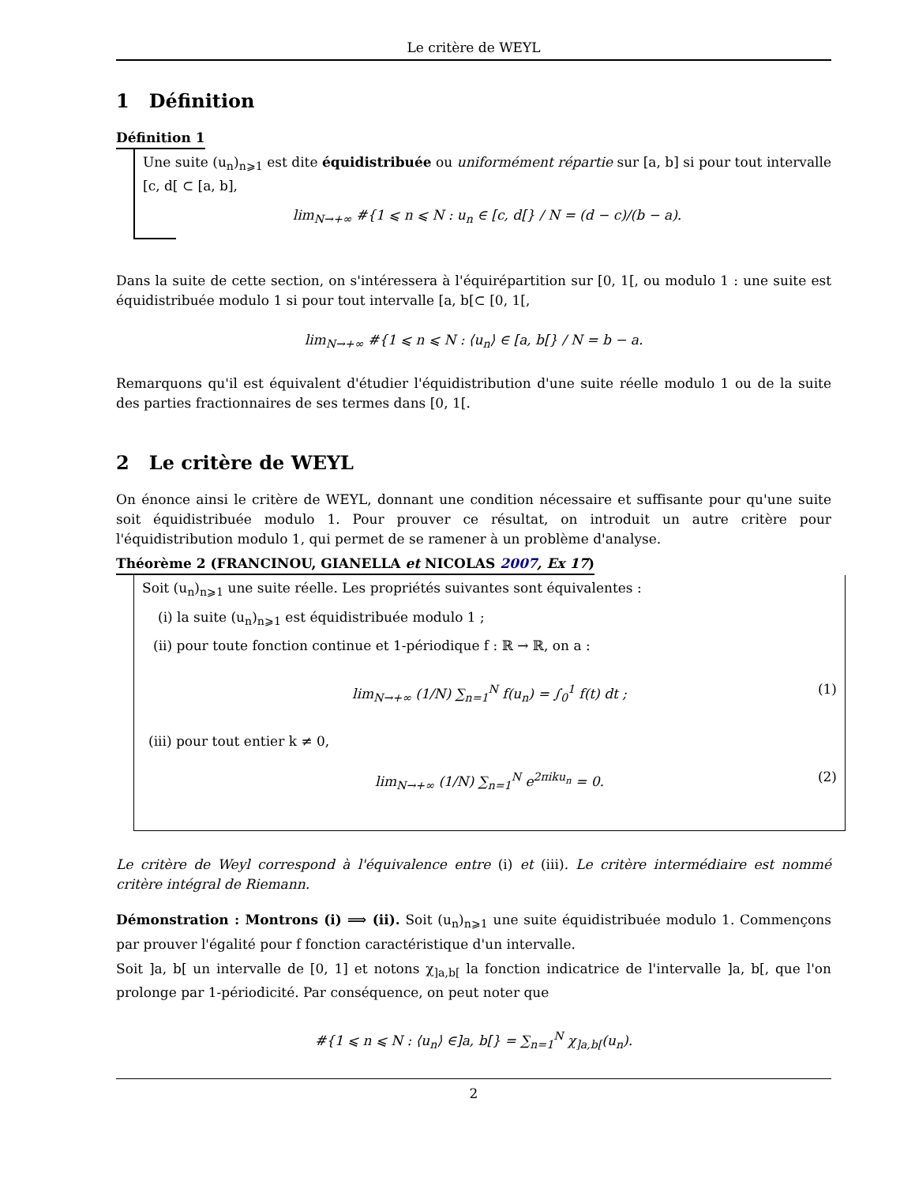Le critère de WEYL
1 Définition
Définition 1
Une suite (u<sub>n</sub>)<sub>n⩾1</sub> est dite équidistribuée ou uniformément répartie sur [a, b] si pour tout intervalle [c, d[ ⊂ [a, b],
lim<sub>N→+∞</sub> #{1 ⩽ n ⩽ N : u<sub>n</sub> ∈ [c, d[} / N = (d − c)/(b − a).
Dans la suite de cette section, on s'intéressera à l'équirépartition sur [0, 1[, ou modulo 1 : une suite est équidistribuée modulo 1 si pour tout intervalle [a, b[⊂ [0, 1[,
lim<sub>N→+∞</sub> #{1 ⩽ n ⩽ N : ⟨u<sub>n</sub>⟩ ∈ [a, b[} / N = b − a.
Remarquons qu'il est équivalent d'étudier l'équidistribution d'une suite réelle modulo 1 ou de la suite des parties fractionnaires de ses termes dans [0, 1[.
2 Le critère de WEYL
On énonce ainsi le critère de WEYL, donnant une condition nécessaire et suffisante pour qu'une suite soit équidistribuée modulo 1. Pour prouver ce résultat, on introduit un autre critère pour l'équidistribution modulo 1, qui permet de se ramener à un problème d'analyse.
Théorème 2 (FRANCINOU, GIANELLA et NICOLAS 2007, Ex 17)
Soit (u<sub>n</sub>)<sub>n⩾1</sub> une suite réelle. Les propriétés suivantes sont équivalentes :
(i) la suite (u<sub>n</sub>)<sub>n⩾1</sub> est équidistribuée modulo 1 ;
(ii) pour toute fonction continue et 1-périodique f : ℝ → ℝ, on a :
lim<sub>N→+∞</sub> (1/N) ∑<sub>n=1</sub><sup>N</sup> f(u<sub>n</sub>) = ∫<sub>0</sub><sup>1</sup> f(t) dt ; (1)
(iii) pour tout entier k ≠ 0,
lim<sub>N→+∞</sub> (1/N) ∑<sub>n=1</sub><sup>N</sup> e<sup>2πiku<sub>n</sub></sup> = 0. (2)
Le critère de Weyl correspond à l'équivalence entre (i) et (iii). Le critère intermédiaire est nommé critère intégral de Riemann.
Démonstration : Montrons (i) ⟹ (ii). Soit (u<sub>n</sub>)<sub>n⩾1</sub> une suite équidistribuée modulo 1. Commençons par prouver l'égalité pour f fonction caractéristique d'un intervalle.
Soit ]a, b[ un intervalle de [0, 1] et notons χ<sub>]a,b[</sub> la fonction indicatrice de l'intervalle ]a, b[, que l'on prolonge par 1-périodicité. Par conséquence, on peut noter que
#{1 ⩽ n ⩽ N : ⟨u<sub>n</sub>⟩ ∈]a, b[} = ∑<sub>n=1</sub><sup>N</sup> χ<sub>]a,b[</sub>(u<sub>n</sub>).
2